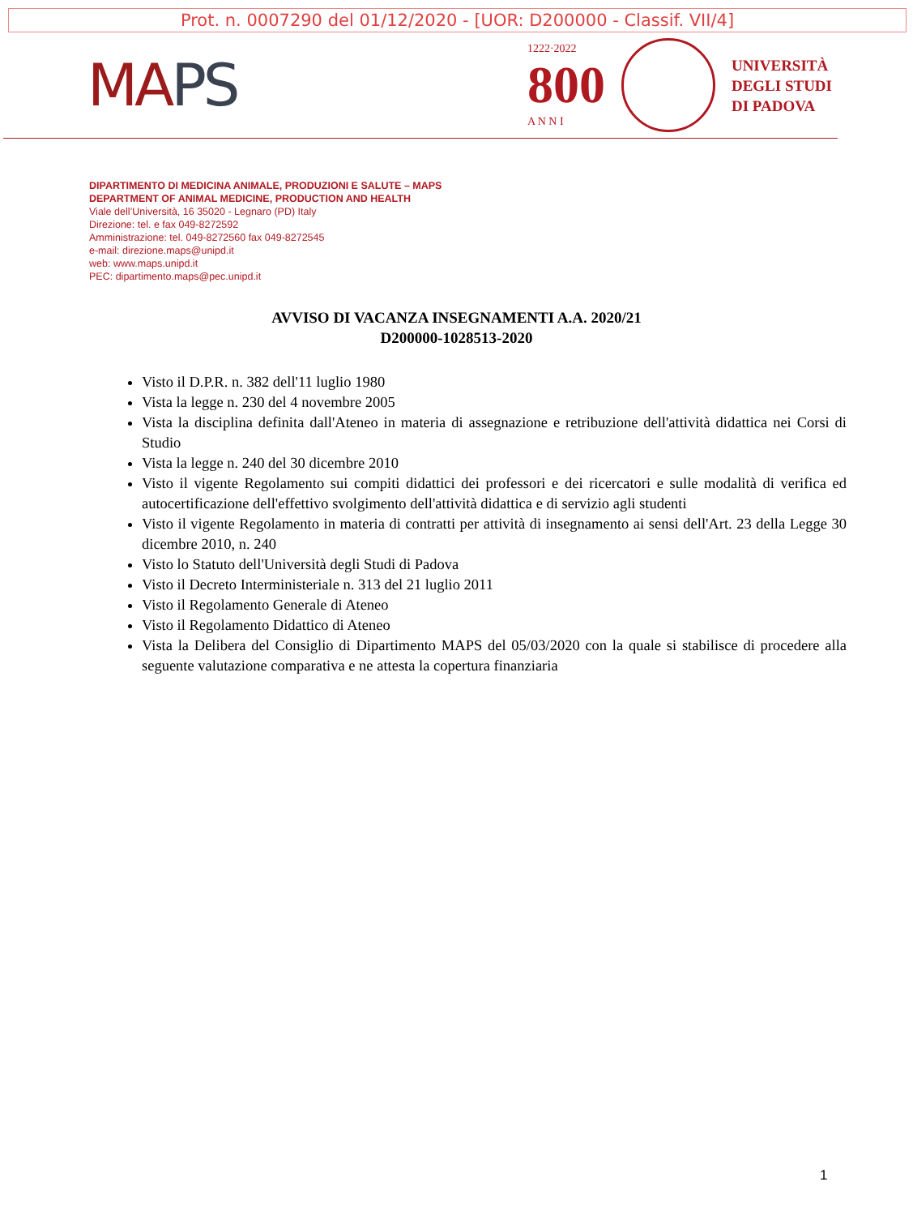Prot. n. 0007290 del 01/12/2020 - [UOR: D200000 - Classif. VII/4]
MAPS
1222·2022
800
A N N I
UNIVERSITÀ
DEGLI STUDI
DI PADOVA
DIPARTIMENTO DI MEDICINA ANIMALE, PRODUZIONI E SALUTE – MAPS
DEPARTMENT OF ANIMAL MEDICINE, PRODUCTION AND HEALTH
Viale dell’Università, 16 35020 - Legnaro (PD) Italy
Direzione: tel. e fax 049-8272592
Amministrazione: tel. 049-8272560 fax 049-8272545
e-mail: direzione.maps@unipd.it
web: www.maps.unipd.it
PEC: dipartimento.maps@pec.unipd.it
AVVISO DI VACANZA INSEGNAMENTI A.A. 2020/21
D200000-1028513-2020
Visto il D.P.R. n. 382 dell'11 luglio 1980
Vista la legge n. 230 del 4 novembre 2005
Vista la disciplina definita dall'Ateneo in materia di assegnazione e retribuzione dell'attività didattica nei Corsi di Studio
Vista la legge n. 240 del 30 dicembre 2010
Visto il vigente Regolamento sui compiti didattici dei professori e dei ricercatori e sulle modalità di verifica ed autocertificazione dell'effettivo svolgimento dell'attività didattica e di servizio agli studenti
Visto il vigente Regolamento in materia di contratti per attività di insegnamento ai sensi dell'Art. 23 della Legge 30 dicembre 2010, n. 240
Visto lo Statuto dell'Università degli Studi di Padova
Visto il Decreto Interministeriale n. 313 del 21 luglio 2011
Visto il Regolamento Generale di Ateneo
Visto il Regolamento Didattico di Ateneo
Vista la Delibera del Consiglio di Dipartimento MAPS del 05/03/2020 con la quale si stabilisce di procedere alla seguente valutazione comparativa e ne attesta la copertura finanziaria
1